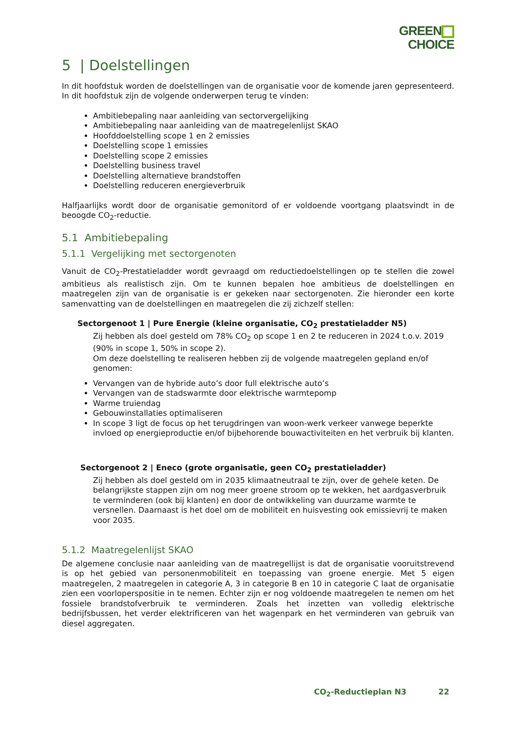GREEN
CHOICE
5 | Doelstellingen
In dit hoofdstuk worden de doelstellingen van de organisatie voor de komende jaren gepresenteerd. In dit hoofdstuk zijn de volgende onderwerpen terug te vinden:
Ambitiebepaling naar aanleiding van sectorvergelijking
Ambitiebepaling naar aanleiding van de maatregelenlijst SKAO
Hoofddoelstelling scope 1 en 2 emissies
Doelstelling scope 1 emissies
Doelstelling scope 2 emissies
Doelstelling business travel
Doelstelling alternatieve brandstoffen
Doelstelling reduceren energieverbruik
Halfjaarlijks wordt door de organisatie gemonitord of er voldoende voortgang plaatsvindt in de beoogde CO<sub>2</sub>-reductie.
5.1 Ambitiebepaling
5.1.1 Vergelijking met sectorgenoten
Vanuit de CO<sub>2</sub>-Prestatieladder wordt gevraagd om reductiedoelstellingen op te stellen die zowel ambitieus als realistisch zijn. Om te kunnen bepalen hoe ambitieus de doelstellingen en maatregelen zijn van de organisatie is er gekeken naar sectorgenoten. Zie hieronder een korte samenvatting van de doelstellingen en maatregelen die zij zichzelf stellen:
Sectorgenoot 1 | Pure Energie (kleine organisatie, CO<sub>2</sub> prestatieladder N5)
Zij hebben als doel gesteld om 78% CO<sub>2</sub> op scope 1 en 2 te reduceren in 2024 t.o.v. 2019 (90% in scope 1, 50% in scope 2).
Om deze doelstelling te realiseren hebben zij de volgende maatregelen gepland en/of genomen:
Vervangen van de hybride auto’s door full elektrische auto’s
Vervangen van de stadswarmte door elektrische warmtepomp
Warme truiendag
Gebouwinstallaties optimaliseren
In scope 3 ligt de focus op het terugdringen van woon-werk verkeer vanwege beperkte invloed op energieproductie en/of bijbehorende bouwactiviteiten en het verbruik bij klanten.
Sectorgenoot 2 | Eneco (grote organisatie, geen CO<sub>2</sub> prestatieladder)
Zij hebben als doel gesteld om in 2035 klimaatneutraal te zijn, over de gehele keten. De belangrijkste stappen zijn om nog meer groene stroom op te wekken, het aardgasverbruik te verminderen (ook bij klanten) en door de ontwikkeling van duurzame warmte te versnellen. Daarnaast is het doel om de mobiliteit en huisvesting ook emissievrij te maken voor 2035.
5.1.2 Maatregelenlijst SKAO
De algemene conclusie naar aanleiding van de maatregellijst is dat de organisatie vooruitstrevend is op het gebied van personenmobiliteit en toepassing van groene energie. Met 5 eigen maatregelen, 2 maatregelen in categorie A, 3 in categorie B en 10 in categorie C laat de organisatie zien een voorloperspositie in te nemen. Echter zijn er nog voldoende maatregelen te nemen om het fossiele brandstofverbruik te verminderen. Zoals het inzetten van volledig elektrische bedrijfsbussen, het verder elektrificeren van het wagenpark en het verminderen van gebruik van diesel aggregaten.
CO<sub>2</sub>-Reductieplan N3 22